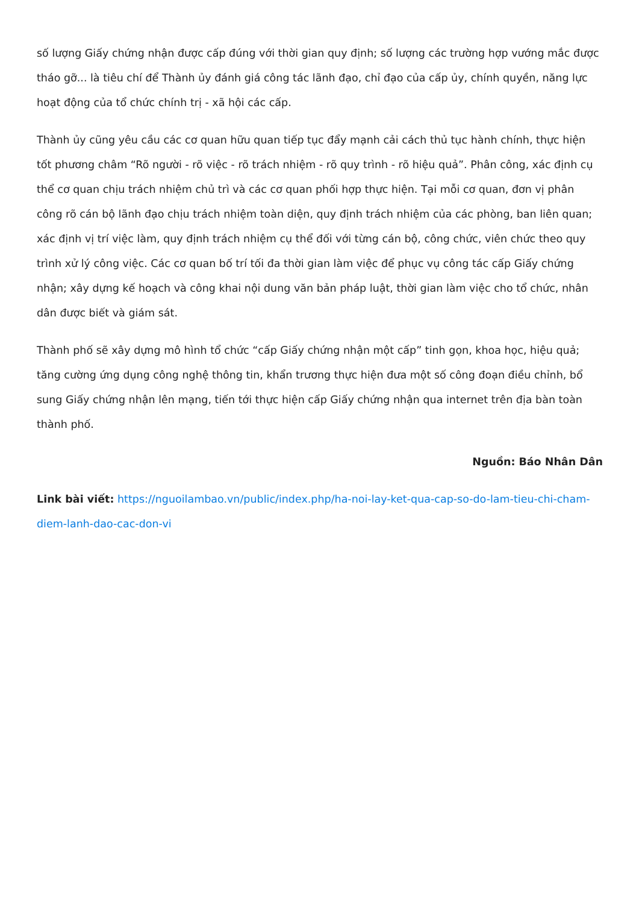số lượng Giấy chứng nhận được cấp đúng với thời gian quy định; số lượng các trường hợp vướng mắc được tháo gỡ... là tiêu chí để Thành ủy đánh giá công tác lãnh đạo, chỉ đạo của cấp ủy, chính quyền, năng lực hoạt động của tổ chức chính trị - xã hội các cấp.
Thành ủy cũng yêu cầu các cơ quan hữu quan tiếp tục đẩy mạnh cải cách thủ tục hành chính, thực hiện tốt phương châm “Rõ người - rõ việc - rõ trách nhiệm - rõ quy trình - rõ hiệu quả”. Phân công, xác định cụ thể cơ quan chịu trách nhiệm chủ trì và các cơ quan phối hợp thực hiện. Tại mỗi cơ quan, đơn vị phân công rõ cán bộ lãnh đạo chịu trách nhiệm toàn diện, quy định trách nhiệm của các phòng, ban liên quan; xác định vị trí việc làm, quy định trách nhiệm cụ thể đối với từng cán bộ, công chức, viên chức theo quy trình xử lý công việc. Các cơ quan bố trí tối đa thời gian làm việc để phục vụ công tác cấp Giấy chứng nhận; xây dựng kế hoạch và công khai nội dung văn bản pháp luật, thời gian làm việc cho tổ chức, nhân dân được biết và giám sát.
Thành phố sẽ xây dựng mô hình tổ chức “cấp Giấy chứng nhận một cấp” tinh gọn, khoa học, hiệu quả; tăng cường ứng dụng công nghệ thông tin, khẩn trương thực hiện đưa một số công đoạn điều chỉnh, bổ sung Giấy chứng nhận lên mạng, tiến tới thực hiện cấp Giấy chứng nhận qua internet trên địa bàn toàn thành phố.
Nguồn: Báo Nhân Dân
Link bài viết: https://nguoilambao.vn/public/index.php/ha-noi-lay-ket-qua-cap-so-do-lam-tieu-chi-cham-diem-lanh-dao-cac-don-vi